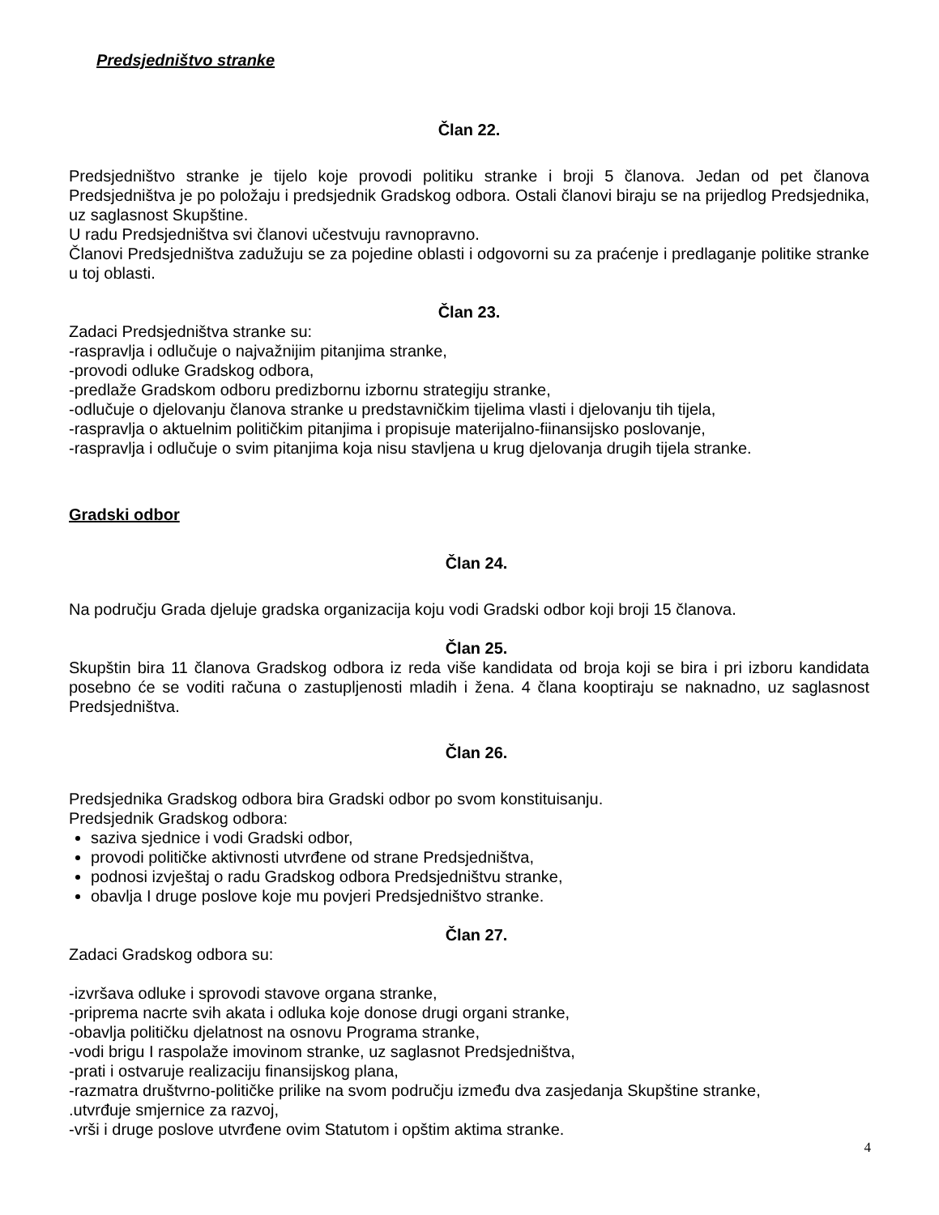Predsjedništvo stranke
Član 22.
Predsjedništvo stranke je tijelo koje provodi politiku stranke i broji 5 članova. Jedan od pet članova Predsjedništva je po položaju i predsjednik Gradskog odbora. Ostali članovi biraju se na prijedlog Predsjednika, uz saglasnost Skupštine.
U radu Predsjedništva svi članovi učestvuju ravnopravno.
Članovi Predsjedništva zadužuju se za pojedine oblasti i odgovorni su za praćenje i predlaganje politike stranke u toj oblasti.
Član 23.
Zadaci Predsjedništva stranke su:
-raspravlja i odlučuje o najvažnijim pitanjima stranke,
-provodi odluke Gradskog odbora,
-predlaže Gradskom odboru predizbornu izbornu strategiju stranke,
-odlučuje o djelovanju članova stranke u predstavničkim tijelima vlasti i djelovanju tih tijela,
-raspravlja o aktuelnim političkim pitanjima i propisuje materijalno-fiinansijsko poslovanje,
-raspravlja i odlučuje o svim pitanjima koja nisu stavljena u krug djelovanja drugih tijela stranke.
Gradski odbor
Član 24.
Na području Grada djeluje gradska organizacija koju vodi Gradski odbor koji broji 15 članova.
Član 25.
Skupštin bira 11 članova Gradskog odbora iz reda više kandidata od broja koji se bira i pri izboru kandidata posebno će se voditi računa o zastupljenosti mladih i žena. 4 člana kooptiraju se naknadno, uz saglasnost Predsjedništva.
Član 26.
Predsjednika Gradskog odbora bira Gradski odbor po svom konstituisanju.
Predsjednik Gradskog odbora:
saziva sjednice i vodi Gradski odbor,
provodi političke aktivnosti utvrđene od strane Predsjedništva,
podnosi izvještaj o radu Gradskog odbora Predsjedništvu stranke,
obavlja I druge poslove koje mu povjeri Predsjedništvo stranke.
Član 27.
Zadaci Gradskog odbora su:
-izvršava odluke i sprovodi stavove organa stranke,
-priprema nacrte svih akata i odluka koje donose drugi organi stranke,
-obavlja političku djelatnost na osnovu Programa stranke,
-vodi brigu I raspolaže imovinom stranke, uz saglasnot Predsjedništva,
-prati i ostvaruje realizaciju finansijskog plana,
-razmatra društvrno-političke prilike na svom području između dva zasjedanja Skupštine stranke,
.utvrđuje smjernice za razvoj,
-vrši i druge poslove utvrđene ovim Statutom i opštim aktima stranke.
4